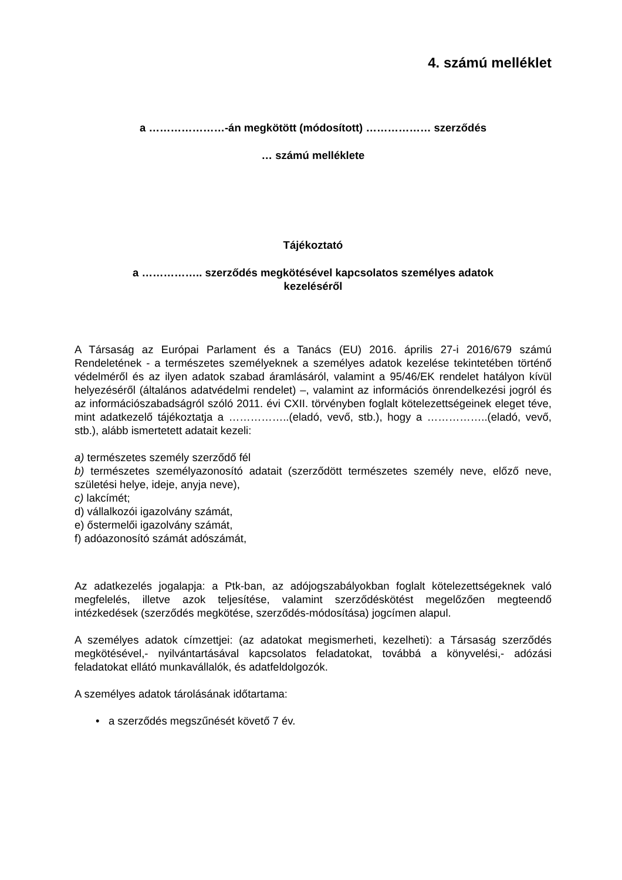4. számú melléklet
a …………………-án megkötött (módosított) ……………… szerződés
… számú melléklete
Tájékoztató
a …………….. szerződés megkötésével kapcsolatos személyes adatok
kezeléséről
A Társaság az Európai Parlament és a Tanács (EU) 2016. április 27-i 2016/679 számú Rendeletének - a természetes személyeknek a személyes adatok kezelése tekintetében történő védelméről és az ilyen adatok szabad áramlásáról, valamint a 95/46/EK rendelet hatályon kívül helyezéséről (általános adatvédelmi rendelet) –, valamint az információs önrendelkezési jogról és az információszabadságról szóló 2011. évi CXII. törvényben foglalt kötelezettségeinek eleget téve, mint adatkezelő tájékoztatja a ……………..(eladó, vevő, stb.), hogy a ……………..(eladó, vevő, stb.), alább ismertetett adatait kezeli:
a) természetes személy szerződő fél
b) természetes személyazonosító adatait (szerződött természetes személy neve, előző neve, születési helye, ideje, anyja neve),
c) lakcímét;
d) vállalkozói igazolvány számát,
e) őstermelői igazolvány számát,
f) adóazonosító számát adószámát,
Az adatkezelés jogalapja: a Ptk-ban, az adójogszabályokban foglalt kötelezettségeknek való megfelelés, illetve azok teljesítése, valamint szerződéskötést megelőzően megteendő intézkedések (szerződés megkötése, szerződés-módosítása) jogcímen alapul.
A személyes adatok címzettjei: (az adatokat megismerheti, kezelheti): a Társaság szerződés megkötésével,- nyilvántartásával kapcsolatos feladatokat, továbbá a könyvelési,- adózási feladatokat ellátó munkavállalók, és adatfeldolgozók.
A személyes adatok tárolásának időtartama:
• a szerződés megszűnését követő 7 év.